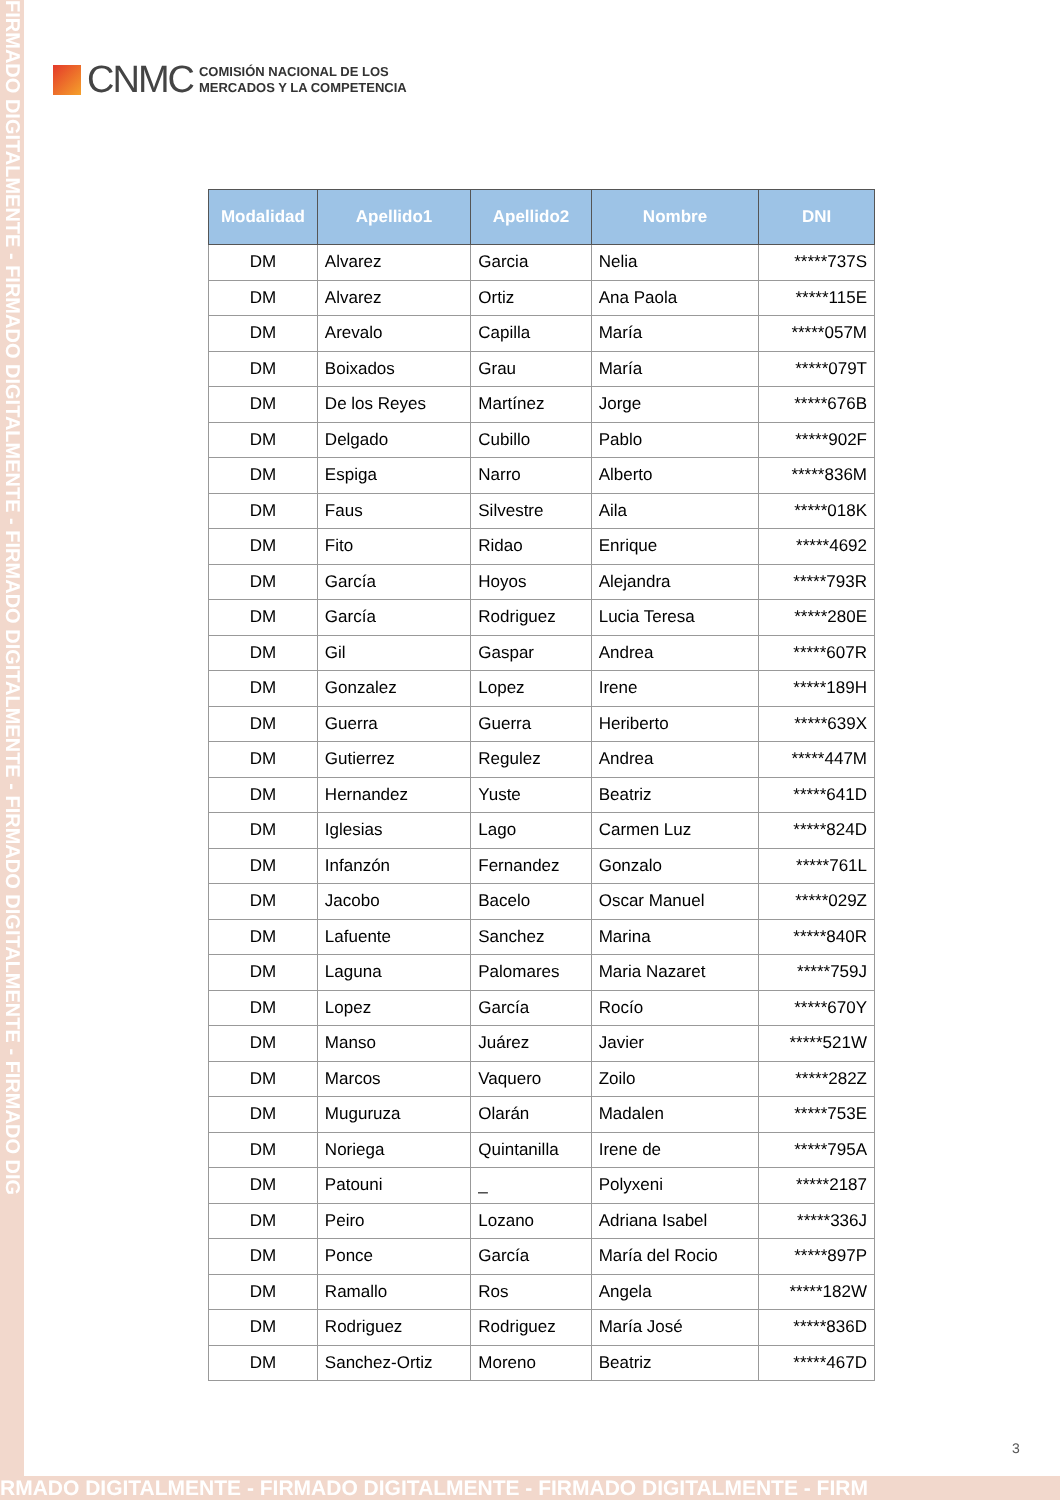FIRMADO DIGITALMENTE - FIRMADO DIGITALMENTE - FIRMADO DIGITALMENTE - FIRMADO DIGITALMENTE - FIRMADO DIG
CNMC
COMISIÓN NACIONAL DE LOS
MERCADOS Y LA COMPETENCIA
| Modalidad | Apellido1 | Apellido2 | Nombre | DNI |
| --- | --- | --- | --- | --- |
| DM | Alvarez | Garcia | Nelia | *****737S |
| DM | Alvarez | Ortiz | Ana Paola | *****115E |
| DM | Arevalo | Capilla | María | *****057M |
| DM | Boixados | Grau | María | *****079T |
| DM | De los Reyes | Martínez | Jorge | *****676B |
| DM | Delgado | Cubillo | Pablo | *****902F |
| DM | Espiga | Narro | Alberto | *****836M |
| DM | Faus | Silvestre | Aila | *****018K |
| DM | Fito | Ridao | Enrique | *****4692 |
| DM | García | Hoyos | Alejandra | *****793R |
| DM | García | Rodriguez | Lucia Teresa | *****280E |
| DM | Gil | Gaspar | Andrea | *****607R |
| DM | Gonzalez | Lopez | Irene | *****189H |
| DM | Guerra | Guerra | Heriberto | *****639X |
| DM | Gutierrez | Regulez | Andrea | *****447M |
| DM | Hernandez | Yuste | Beatriz | *****641D |
| DM | Iglesias | Lago | Carmen Luz | *****824D |
| DM | Infanzón | Fernandez | Gonzalo | *****761L |
| DM | Jacobo | Bacelo | Oscar Manuel | *****029Z |
| DM | Lafuente | Sanchez | Marina | *****840R |
| DM | Laguna | Palomares | Maria Nazaret | *****759J |
| DM | Lopez | García | Rocío | *****670Y |
| DM | Manso | Juárez | Javier | *****521W |
| DM | Marcos | Vaquero | Zoilo | *****282Z |
| DM | Muguruza | Olarán | Madalen | *****753E |
| DM | Noriega | Quintanilla | Irene de | *****795A |
| DM | Patouni | _ | Polyxeni | *****2187 |
| DM | Peiro | Lozano | Adriana Isabel | *****336J |
| DM | Ponce | García | María del Rocio | *****897P |
| DM | Ramallo | Ros | Angela | *****182W |
| DM | Rodriguez | Rodriguez | María José | *****836D |
| DM | Sanchez-Ortiz | Moreno | Beatriz | *****467D |
3
RMADO DIGITALMENTE - FIRMADO DIGITALMENTE - FIRMADO DIGITALMENTE - FIRM